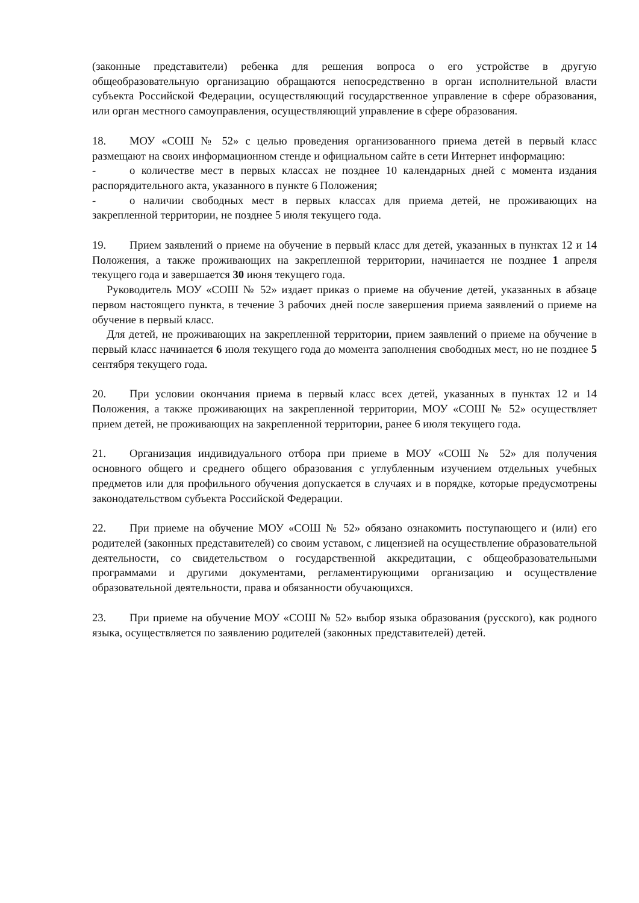(законные представители) ребенка для решения вопроса о его устройстве в другую общеобразовательную организацию обращаются непосредственно в орган исполнительной власти субъекта Российской Федерации, осуществляющий государственное управление в сфере образования, или орган местного самоуправления, осуществляющий управление в сфере образования.
18. МОУ «СОШ № 52» с целью проведения организованного приема детей в первый класс размещают на своих информационном стенде и официальном сайте в сети Интернет информацию:
- о количестве мест в первых классах не позднее 10 календарных дней с момента издания распорядительного акта, указанного в пункте 6 Положения;
- о наличии свободных мест в первых классах для приема детей, не проживающих на закрепленной территории, не позднее 5 июля текущего года.
19. Прием заявлений о приеме на обучение в первый класс для детей, указанных в пунктах 12 и 14 Положения, а также проживающих на закрепленной территории, начинается не позднее 1 апреля текущего года и завершается 30 июня текущего года.
Руководитель МОУ «СОШ № 52» издает приказ о приеме на обучение детей, указанных в абзаце первом настоящего пункта, в течение 3 рабочих дней после завершения приема заявлений о приеме на обучение в первый класс.
Для детей, не проживающих на закрепленной территории, прием заявлений о приеме на обучение в первый класс начинается 6 июля текущего года до момента заполнения свободных мест, но не позднее 5 сентября текущего года.
20. При условии окончания приема в первый класс всех детей, указанных в пунктах 12 и 14 Положения, а также проживающих на закрепленной территории, МОУ «СОШ № 52» осуществляет прием детей, не проживающих на закрепленной территории, ранее 6 июля текущего года.
21. Организация индивидуального отбора при приеме в МОУ «СОШ № 52» для получения основного общего и среднего общего образования с углубленным изучением отдельных учебных предметов или для профильного обучения допускается в случаях и в порядке, которые предусмотрены законодательством субъекта Российской Федерации.
22. При приеме на обучение МОУ «СОШ № 52» обязано ознакомить поступающего и (или) его родителей (законных представителей) со своим уставом, с лицензией на осуществление образовательной деятельности, со свидетельством о государственной аккредитации, с общеобразовательными программами и другими документами, регламентирующими организацию и осуществление образовательной деятельности, права и обязанности обучающихся.
23. При приеме на обучение МОУ «СОШ № 52» выбор языка образования (русского), как родного языка, осуществляется по заявлению родителей (законных представителей) детей.